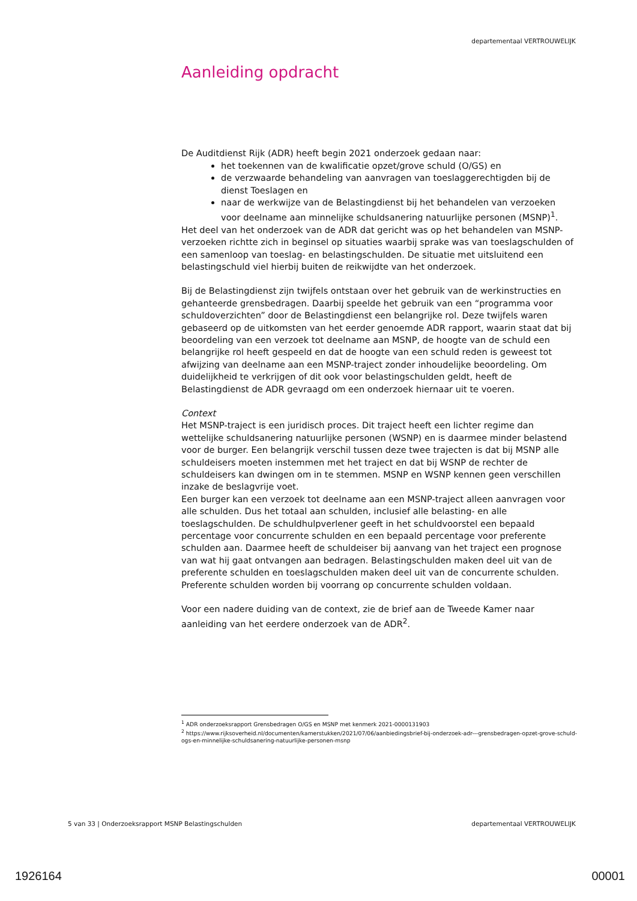departementaal VERTROUWELIJK
Aanleiding opdracht
De Auditdienst Rijk (ADR) heeft begin 2021 onderzoek gedaan naar:
het toekennen van de kwalificatie opzet/grove schuld (O/GS) en
de verzwaarde behandeling van aanvragen van toeslaggerechtigden bij de dienst Toeslagen en
naar de werkwijze van de Belastingdienst bij het behandelen van verzoeken voor deelname aan minnelijke schuldsanering natuurlijke personen (MSNP)<sup>1</sup>.
Het deel van het onderzoek van de ADR dat gericht was op het behandelen van MSNP-verzoeken richtte zich in beginsel op situaties waarbij sprake was van toeslagschulden of een samenloop van toeslag- en belastingschulden. De situatie met uitsluitend een belastingschuld viel hierbij buiten de reikwijdte van het onderzoek.
Bij de Belastingdienst zijn twijfels ontstaan over het gebruik van de werkinstructies en gehanteerde grensbedragen. Daarbij speelde het gebruik van een “programma voor schuldoverzichten” door de Belastingdienst een belangrijke rol. Deze twijfels waren gebaseerd op de uitkomsten van het eerder genoemde ADR rapport, waarin staat dat bij beoordeling van een verzoek tot deelname aan MSNP, de hoogte van de schuld een belangrijke rol heeft gespeeld en dat de hoogte van een schuld reden is geweest tot afwijzing van deelname aan een MSNP-traject zonder inhoudelijke beoordeling. Om duidelijkheid te verkrijgen of dit ook voor belastingschulden geldt, heeft de Belastingdienst de ADR gevraagd om een onderzoek hiernaar uit te voeren.
Context
Het MSNP-traject is een juridisch proces. Dit traject heeft een lichter regime dan wettelijke schuldsanering natuurlijke personen (WSNP) en is daarmee minder belastend voor de burger. Een belangrijk verschil tussen deze twee trajecten is dat bij MSNP alle schuldeisers moeten instemmen met het traject en dat bij WSNP de rechter de schuldeisers kan dwingen om in te stemmen. MSNP en WSNP kennen geen verschillen inzake de beslagvrije voet.
Een burger kan een verzoek tot deelname aan een MSNP-traject alleen aanvragen voor alle schulden. Dus het totaal aan schulden, inclusief alle belasting- en alle toeslagschulden. De schuldhulpverlener geeft in het schuldvoorstel een bepaald percentage voor concurrente schulden en een bepaald percentage voor preferente schulden aan. Daarmee heeft de schuldeiser bij aanvang van het traject een prognose van wat hij gaat ontvangen aan bedragen. Belastingschulden maken deel uit van de preferente schulden en toeslagschulden maken deel uit van de concurrente schulden. Preferente schulden worden bij voorrang op concurrente schulden voldaan.
Voor een nadere duiding van de context, zie de brief aan de Tweede Kamer naar aanleiding van het eerdere onderzoek van de ADR<sup>2</sup>.
<sup>1</sup> ADR onderzoeksrapport Grensbedragen O/GS en MSNP met kenmerk 2021-0000131903
<sup>2</sup> https://www.rijksoverheid.nl/documenten/kamerstukken/2021/07/06/aanbiedingsbrief-bij-onderzoek-adr---grensbedragen-opzet-grove-schuld-ogs-en-minnelijke-schuldsanering-natuurlijke-personen-msnp
5 van 33 | Onderzoeksrapport MSNP Belastingschulden departementaal VERTROUWELIJK
1926164 00001